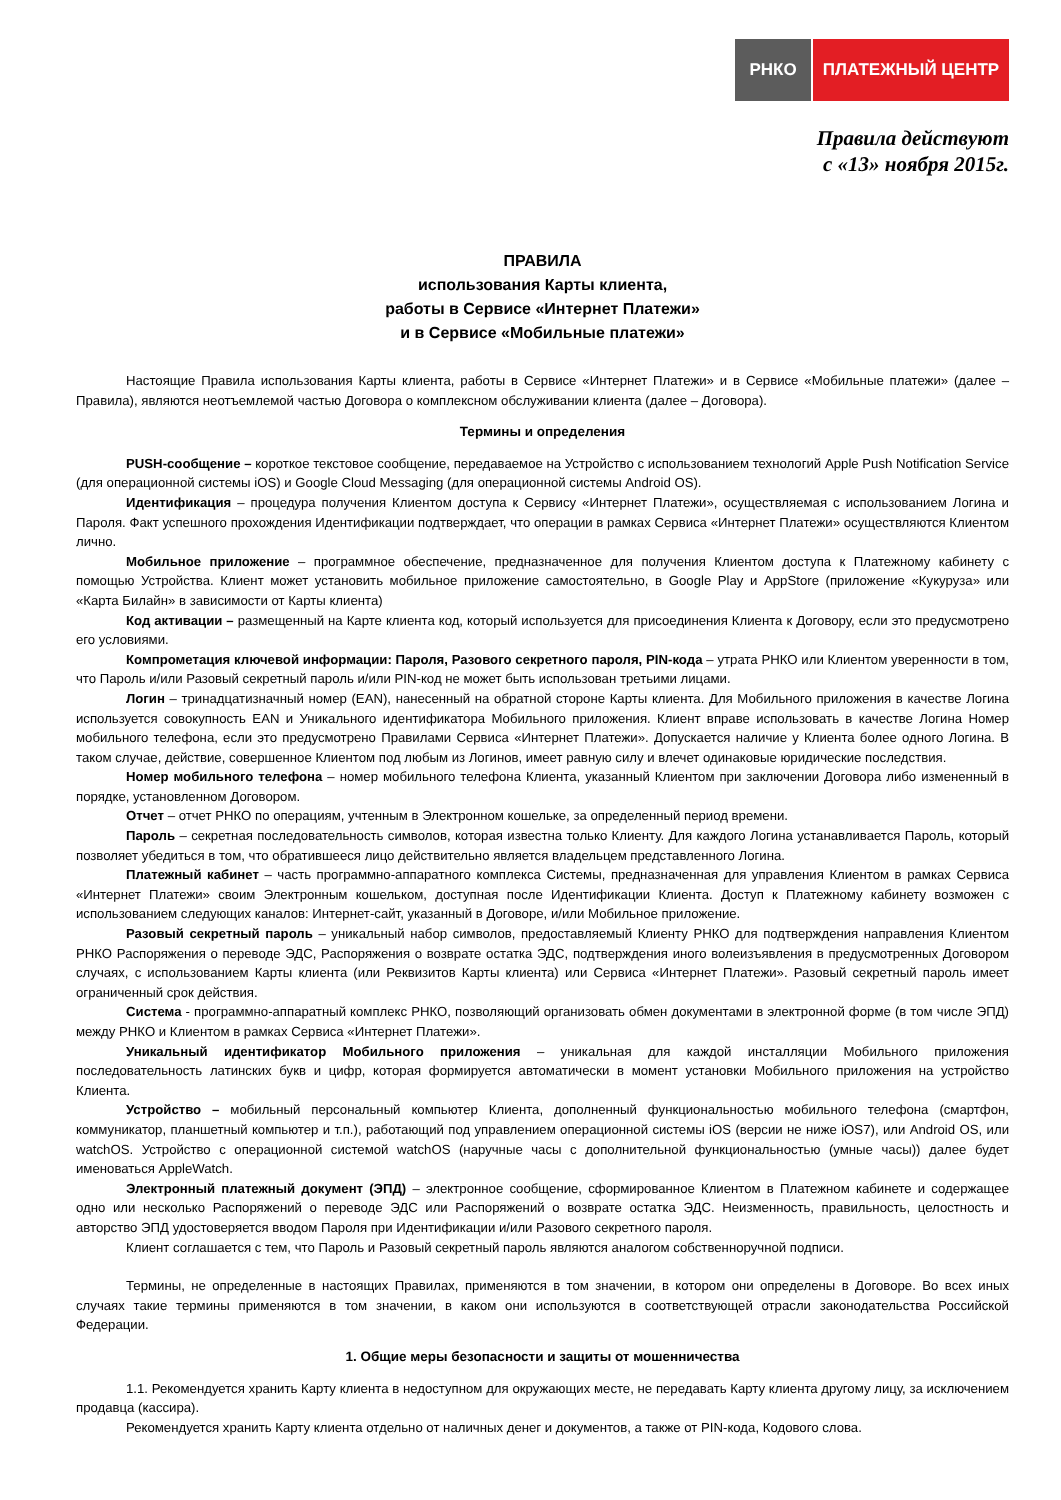РНКО ПЛАТЕЖНЫЙ ЦЕНТР
Правила действуют
с «13» ноября 2015г.
ПРАВИЛА
использования Карты клиента,
работы в Сервисе «Интернет Платежи»
и в Сервисе «Мобильные платежи»
Настоящие Правила использования Карты клиента, работы в Сервисе «Интернет Платежи» и в Сервисе «Мобильные платежи» (далее – Правила), являются неотъемлемой частью Договора о комплексном обслуживании клиента (далее – Договора).
Термины и определения
PUSH-сообщение – короткое текстовое сообщение, передаваемое на Устройство с использованием технологий Apple Push Notification Service (для операционной системы iOS) и Google Cloud Messaging (для операционной системы Android OS).
Идентификация – процедура получения Клиентом доступа к Сервису «Интернет Платежи», осуществляемая с использованием Логина и Пароля. Факт успешного прохождения Идентификации подтверждает, что операции в рамках Сервиса «Интернет Платежи» осуществляются Клиентом лично.
Мобильное приложение – программное обеспечение, предназначенное для получения Клиентом доступа к Платежному кабинету с помощью Устройства. Клиент может установить мобильное приложение самостоятельно, в Google Play и AppStore (приложение «Кукуруза» или «Карта Билайн» в зависимости от Карты клиента)
Код активации – размещенный на Карте клиента код, который используется для присоединения Клиента к Договору, если это предусмотрено его условиями.
Компрометация ключевой информации: Пароля, Разового секретного пароля, PIN-кода – утрата РНКО или Клиентом уверенности в том, что Пароль и/или Разовый секретный пароль и/или PIN-код не может быть использован третьими лицами.
Логин – тринадцатизначный номер (EAN), нанесенный на обратной стороне Карты клиента. Для Мобильного приложения в качестве Логина используется совокупность EAN и Уникального идентификатора Мобильного приложения. Клиент вправе использовать в качестве Логина Номер мобильного телефона, если это предусмотрено Правилами Сервиса «Интернет Платежи». Допускается наличие у Клиента более одного Логина. В таком случае, действие, совершенное Клиентом под любым из Логинов, имеет равную силу и влечет одинаковые юридические последствия.
Номер мобильного телефона – номер мобильного телефона Клиента, указанный Клиентом при заключении Договора либо измененный в порядке, установленном Договором.
Отчет – отчет РНКО по операциям, учтенным в Электронном кошельке, за определенный период времени.
Пароль – секретная последовательность символов, которая известна только Клиенту. Для каждого Логина устанавливается Пароль, который позволяет убедиться в том, что обратившееся лицо действительно является владельцем представленного Логина.
Платежный кабинет – часть программно-аппаратного комплекса Системы, предназначенная для управления Клиентом в рамках Сервиса «Интернет Платежи» своим Электронным кошельком, доступная после Идентификации Клиента. Доступ к Платежному кабинету возможен с использованием следующих каналов: Интернет-сайт, указанный в Договоре, и/или Мобильное приложение.
Разовый секретный пароль – уникальный набор символов, предоставляемый Клиенту РНКО для подтверждения направления Клиентом РНКО Распоряжения о переводе ЭДС, Распоряжения о возврате остатка ЭДС, подтверждения иного волеизъявления в предусмотренных Договором случаях, с использованием Карты клиента (или Реквизитов Карты клиента) или Сервиса «Интернет Платежи». Разовый секретный пароль имеет ограниченный срок действия.
Система - программно-аппаратный комплекс РНКО, позволяющий организовать обмен документами в электронной форме (в том числе ЭПД) между РНКО и Клиентом в рамках Сервиса «Интернет Платежи».
Уникальный идентификатор Мобильного приложения – уникальная для каждой инсталляции Мобильного приложения последовательность латинских букв и цифр, которая формируется автоматически в момент установки Мобильного приложения на устройство Клиента.
Устройство – мобильный персональный компьютер Клиента, дополненный функциональностью мобильного телефона (смартфон, коммуникатор, планшетный компьютер и т.п.), работающий под управлением операционной системы iOS (версии не ниже iOS7), или Android OS, или watchOS. Устройство с операционной системой watchOS (наручные часы с дополнительной функциональностью (умные часы)) далее будет именоваться AppleWatch.
Электронный платежный документ (ЭПД) – электронное сообщение, сформированное Клиентом в Платежном кабинете и содержащее одно или несколько Распоряжений о переводе ЭДС или Распоряжений о возврате остатка ЭДС. Неизменность, правильность, целостность и авторство ЭПД удостоверяется вводом Пароля при Идентификации и/или Разового секретного пароля.
Клиент соглашается с тем, что Пароль и Разовый секретный пароль являются аналогом собственноручной подписи.
Термины, не определенные в настоящих Правилах, применяются в том значении, в котором они определены в Договоре. Во всех иных случаях такие термины применяются в том значении, в каком они используются в соответствующей отрасли законодательства Российской Федерации.
1. Общие меры безопасности и защиты от мошенничества
1.1. Рекомендуется хранить Карту клиента в недоступном для окружающих месте, не передавать Карту клиента другому лицу, за исключением продавца (кассира).
Рекомендуется хранить Карту клиента отдельно от наличных денег и документов, а также от PIN-кода, Кодового слова.